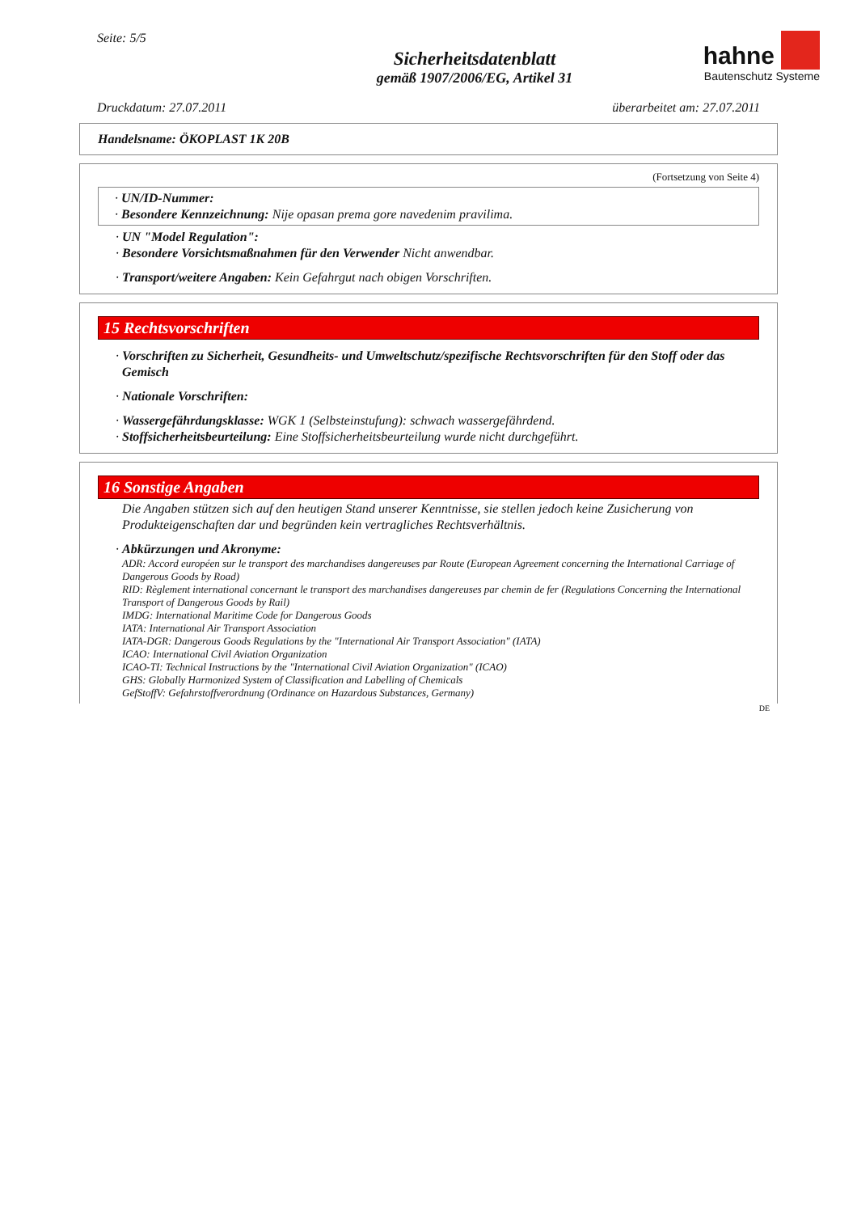Seite: 5/5
Sicherheitsdatenblatt
gemäß 1907/2006/EG, Artikel 31
hahne
Bautenschutz Systeme
Druckdatum: 27.07.2011 überarbeitet am: 27.07.2011
Handelsname: ÖKOPLAST 1K 20B
(Fortsetzung von Seite 4)
· UN/ID-Nummer:
· Besondere Kennzeichnung: Nije opasan prema gore navedenim pravilima.
· UN "Model Regulation":
· Besondere Vorsichtsmaßnahmen für den Verwender Nicht anwendbar.
· Transport/weitere Angaben: Kein Gefahrgut nach obigen Vorschriften.
15 Rechtsvorschriften
· Vorschriften zu Sicherheit, Gesundheits- und Umweltschutz/spezifische Rechtsvorschriften für den Stoff oder das Gemisch
· Nationale Vorschriften:
· Wassergefährdungsklasse: WGK 1 (Selbsteinstufung): schwach wassergefährdend.
· Stoffsicherheitsbeurteilung: Eine Stoffsicherheitsbeurteilung wurde nicht durchgeführt.
16 Sonstige Angaben
Die Angaben stützen sich auf den heutigen Stand unserer Kenntnisse, sie stellen jedoch keine Zusicherung von Produkteigenschaften dar und begründen kein vertragliches Rechtsverhältnis.
· Abkürzungen und Akronyme:
ADR: Accord européen sur le transport des marchandises dangereuses par Route (European Agreement concerning the International Carriage of Dangerous Goods by Road)
RID: Règlement international concernant le transport des marchandises dangereuses par chemin de fer (Regulations Concerning the International Transport of Dangerous Goods by Rail)
IMDG: International Maritime Code for Dangerous Goods
IATA: International Air Transport Association
IATA-DGR: Dangerous Goods Regulations by the "International Air Transport Association" (IATA)
ICAO: International Civil Aviation Organization
ICAO-TI: Technical Instructions by the "International Civil Aviation Organization" (ICAO)
GHS: Globally Harmonized System of Classification and Labelling of Chemicals
GefStoffV: Gefahrstoffverordnung (Ordinance on Hazardous Substances, Germany)
DE